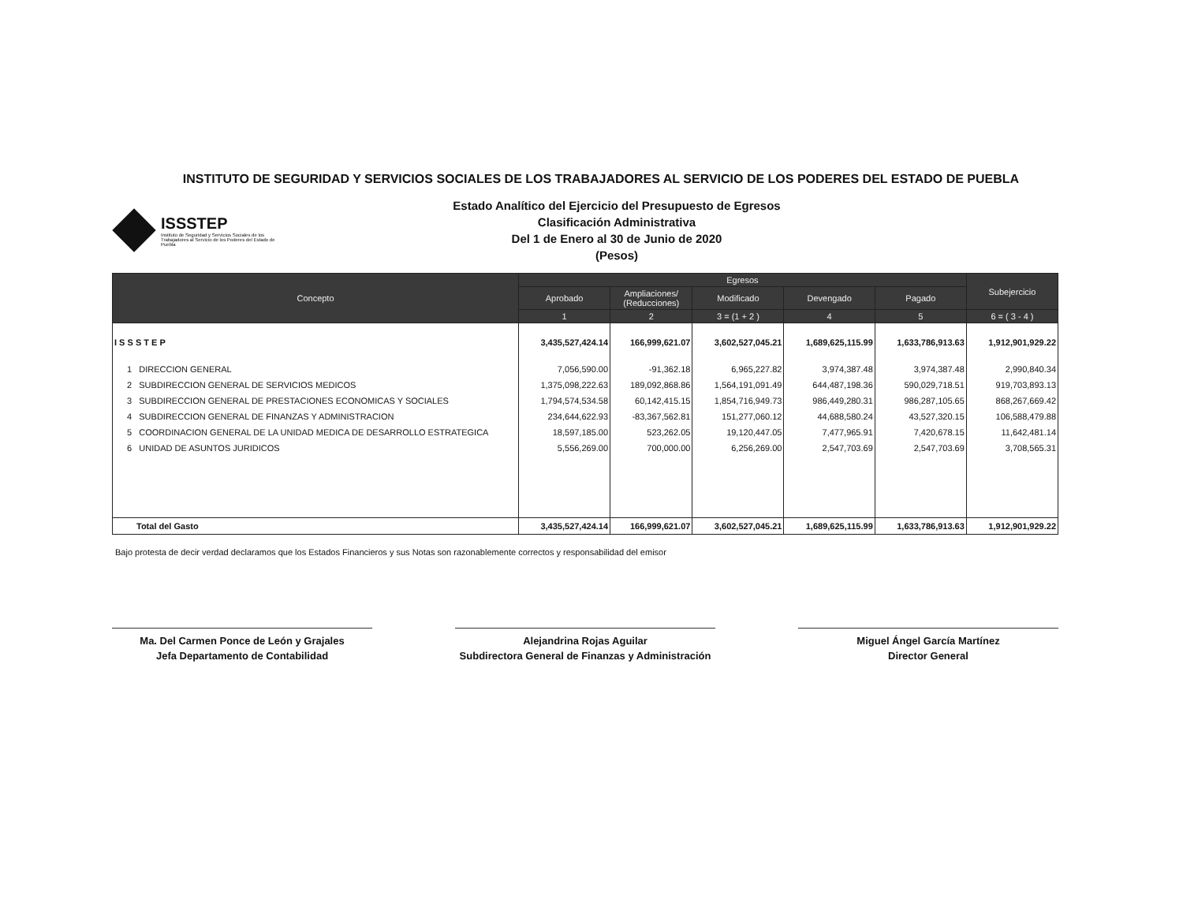INSTITUTO DE SEGURIDAD Y SERVICIOS SOCIALES DE LOS TRABAJADORES AL SERVICIO DE LOS PODERES DEL ESTADO DE PUEBLA
ISSSTEP
Instituto de Seguridad y Servicios Sociales de los Trabajadores al Servicio de los Poderes del Estado de Puebla
Estado Analítico del Ejercicio del Presupuesto de Egresos
Clasificación Administrativa
Del 1 de Enero al 30 de Junio de 2020
(Pesos)
| Concepto | Egresos | | | | | Subejercicio |
| --- | --- | --- | --- | --- | --- | --- |
| | Aprobado | Ampliaciones/ (Reducciones) | Modificado | Devengado | Pagado | |
| | 1 | 2 | 3 = (1 + 2 ) | 4 | 5 | 6 = ( 3 - 4 ) |
| I S S S T E P | 3,435,527,424.14 | 166,999,621.07 | 3,602,527,045.21 | 1,689,625,115.99 | 1,633,786,913.63 | 1,912,901,929.22 |
| 1 DIRECCION GENERAL | 7,056,590.00 | -91,362.18 | 6,965,227.82 | 3,974,387.48 | 3,974,387.48 | 2,990,840.34 |
| 2 SUBDIRECCION GENERAL DE SERVICIOS MEDICOS | 1,375,098,222.63 | 189,092,868.86 | 1,564,191,091.49 | 644,487,198.36 | 590,029,718.51 | 919,703,893.13 |
| 3 SUBDIRECCION GENERAL DE PRESTACIONES ECONOMICAS Y SOCIALES | 1,794,574,534.58 | 60,142,415.15 | 1,854,716,949.73 | 986,449,280.31 | 986,287,105.65 | 868,267,669.42 |
| 4 SUBDIRECCION GENERAL DE FINANZAS Y ADMINISTRACION | 234,644,622.93 | -83,367,562.81 | 151,277,060.12 | 44,688,580.24 | 43,527,320.15 | 106,588,479.88 |
| 5 COORDINACION GENERAL DE LA UNIDAD MEDICA DE DESARROLLO ESTRATEGICA | 18,597,185.00 | 523,262.05 | 19,120,447.05 | 7,477,965.91 | 7,420,678.15 | 11,642,481.14 |
| 6 UNIDAD DE ASUNTOS JURIDICOS | 5,556,269.00 | 700,000.00 | 6,256,269.00 | 2,547,703.69 | 2,547,703.69 | 3,708,565.31 |
| Total del Gasto | 3,435,527,424.14 | 166,999,621.07 | 3,602,527,045.21 | 1,689,625,115.99 | 1,633,786,913.63 | 1,912,901,929.22 |
Bajo protesta de decir verdad declaramos que los Estados Financieros y sus Notas son razonablemente correctos y responsabilidad del emisor
Ma. Del Carmen Ponce de León y Grajales
Jefa Departamento de Contabilidad
Alejandrina Rojas Aguilar
Subdirectora General de Finanzas y Administración
Miguel Ángel García Martínez
Director General